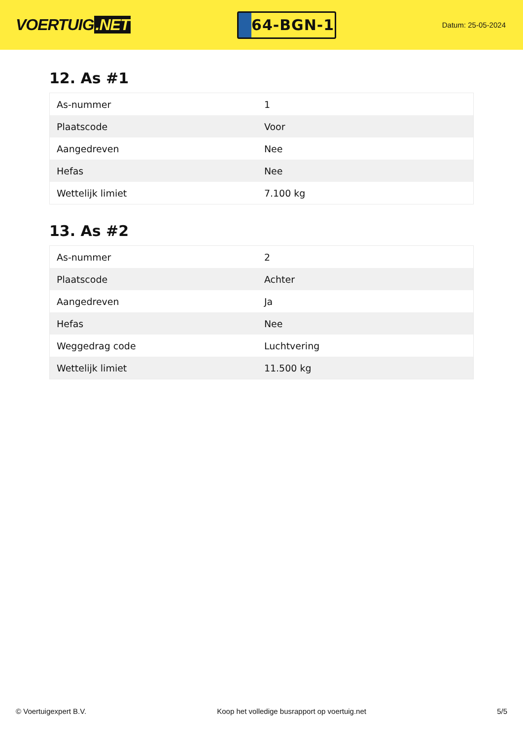VOERTUIG.NET
64-BGN-1
Datum: 25-05-2024
12. As #1
| As-nummer | 1 |
| Plaatscode | Voor |
| Aangedreven | Nee |
| Hefas | Nee |
| Wettelijk limiet | 7.100 kg |
13. As #2
| As-nummer | 2 |
| Plaatscode | Achter |
| Aangedreven | Ja |
| Hefas | Nee |
| Weggedrag code | Luchtvering |
| Wettelijk limiet | 11.500 kg |
© Voertuigexpert B.V. Koop het volledige busrapport op voertuig.net 5/5